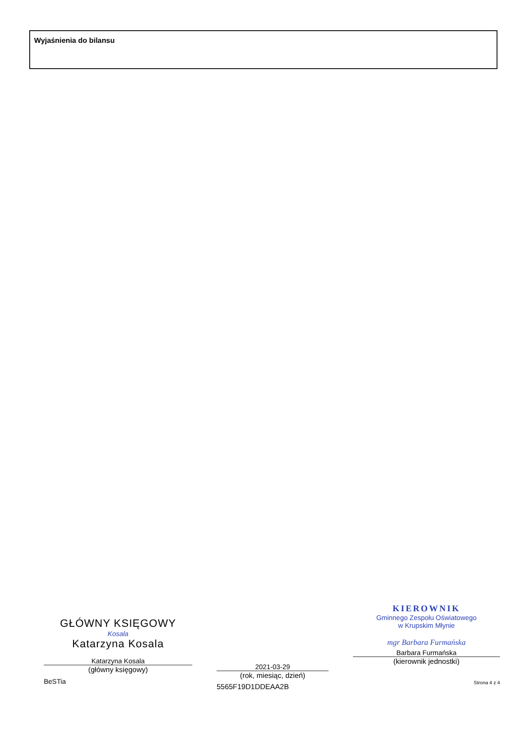Wyjaśnienia do bilansu
GŁÓWNY KSIĘGOWY
Kosala
Katarzyna Kosala
Katarzyna Kosala
(główny księgowy)
BeSTia
2021-03-29
(rok, miesiąc, dzień)
5565F19D1DDEAA2B
KIEROWNIK
Gminnego Zespołu Oświatowego
w Krupskim Młynie
mgr Barbara Furmańska
Barbara Furmańska
(kierownik jednostki)
Strona 4 z 4